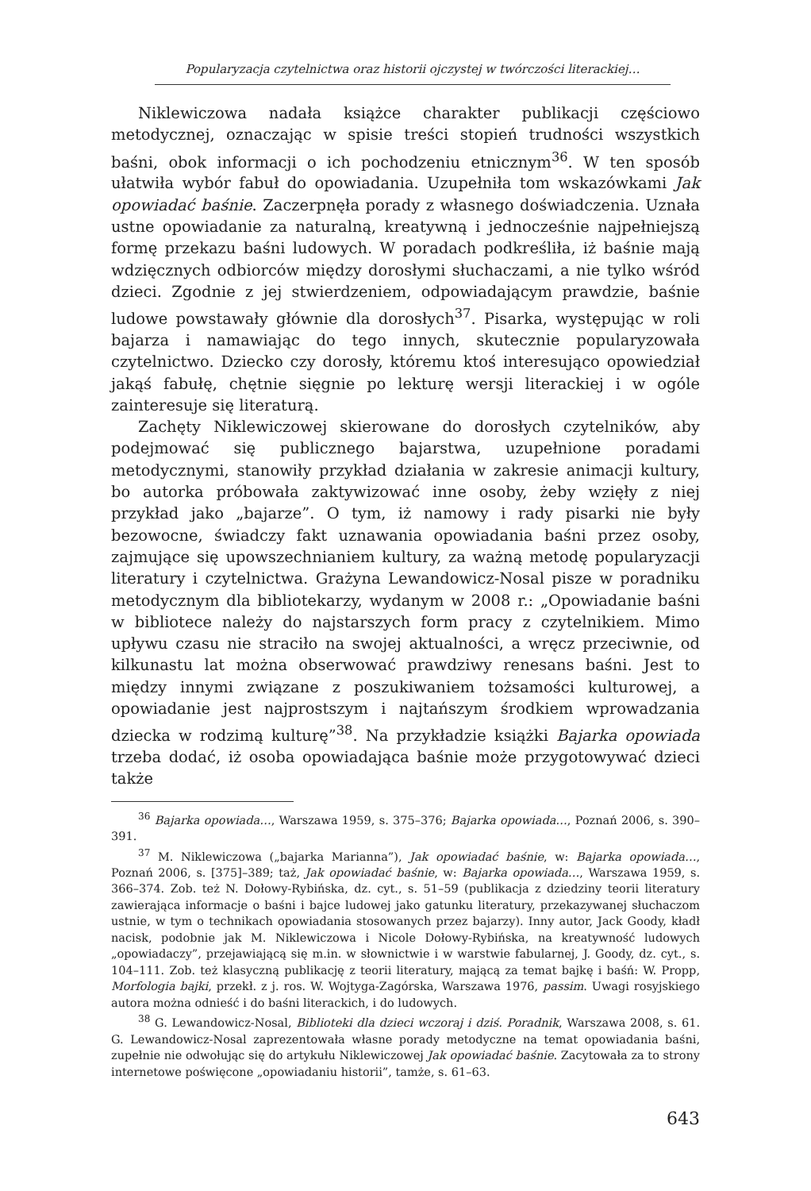Popularyzacja czytelnictwa oraz historii ojczystej w twórczości literackiej…
Niklewiczowa nadała książce charakter publikacji częściowo metodycznej, oznaczając w spisie treści stopień trudności wszystkich baśni, obok informacji o ich pochodzeniu etnicznym<sup>36</sup>. W ten sposób ułatwiła wybór fabuł do opowiadania. Uzupełniła tom wskazówkami Jak opowiadać baśnie. Zaczerpnęła porady z własnego doświadczenia. Uznała ustne opowiadanie za naturalną, kreatywną i jednocześnie najpełniejszą formę przekazu baśni ludowych. W poradach podkreśliła, iż baśnie mają wdzięcznych odbiorców między dorosłymi słuchaczami, a nie tylko wśród dzieci. Zgodnie z jej stwierdzeniem, odpowiadającym prawdzie, baśnie ludowe powstawały głównie dla dorosłych<sup>37</sup>. Pisarka, występując w roli bajarza i namawiając do tego innych, skutecznie popularyzowała czytelnictwo. Dziecko czy dorosły, któremu ktoś interesująco opowiedział jakąś fabułę, chętnie sięgnie po lekturę wersji literackiej i w ogóle zainteresuje się literaturą.
Zachęty Niklewiczowej skierowane do dorosłych czytelników, aby podejmować się publicznego bajarstwa, uzupełnione poradami metodycznymi, stanowiły przykład działania w zakresie animacji kultury, bo autorka próbowała zaktywizować inne osoby, żeby wzięły z niej przykład jako „bajarze”. O tym, iż namowy i rady pisarki nie były bezowocne, świadczy fakt uznawania opowiadania baśni przez osoby, zajmujące się upowszechnianiem kultury, za ważną metodę popularyzacji literatury i czytelnictwa. Grażyna Lewandowicz-Nosal pisze w poradniku metodycznym dla bibliotekarzy, wydanym w 2008 r.: „Opowiadanie baśni w bibliotece należy do najstarszych form pracy z czytelnikiem. Mimo upływu czasu nie straciło na swojej aktualności, a wręcz przeciwnie, od kilkunastu lat można obserwować prawdziwy renesans baśni. Jest to między innymi związane z poszukiwaniem tożsamości kulturowej, a opowiadanie jest najprostszym i najtańszym środkiem wprowadzania dziecka w rodzimą kulturę”<sup>38</sup>. Na przykładzie książki Bajarka opowiada trzeba dodać, iż osoba opowiadająca baśnie może przygotowywać dzieci także
<sup>36</sup> Bajarka opowiada…, Warszawa 1959, s. 375–376; Bajarka opowiada…, Poznań 2006, s. 390–391.
<sup>37</sup> M. Niklewiczowa („bajarka Marianna”), Jak opowiadać baśnie, w: Bajarka opowiada…, Poznań 2006, s. [375]–389; taż, Jak opowiadać baśnie, w: Bajarka opowiada…, Warszawa 1959, s. 366–374. Zob. też N. Dołowy-Rybińska, dz. cyt., s. 51–59 (publikacja z dziedziny teorii literatury zawierająca informacje o baśni i bajce ludowej jako gatunku literatury, przekazywanej słuchaczom ustnie, w tym o technikach opowiadania stosowanych przez bajarzy). Inny autor, Jack Goody, kładł nacisk, podobnie jak M. Niklewiczowa i Nicole Dołowy-Rybińska, na kreatywność ludowych „opowiadaczy”, przejawiającą się m.in. w słownictwie i w warstwie fabularnej, J. Goody, dz. cyt., s. 104–111. Zob. też klasyczną publikację z teorii literatury, mającą za temat bajkę i baśń: W. Propp, Morfologia bajki, przekł. z j. ros. W. Wojtyga-Zagórska, Warszawa 1976, passim. Uwagi rosyjskiego autora można odnieść i do baśni literackich, i do ludowych.
<sup>38</sup> G. Lewandowicz-Nosal, Biblioteki dla dzieci wczoraj i dziś. Poradnik, Warszawa 2008, s. 61. G. Lewandowicz-Nosal zaprezentowała własne porady metodyczne na temat opowiadania baśni, zupełnie nie odwołując się do artykułu Niklewiczowej Jak opowiadać baśnie. Zacytowała za to strony internetowe poświęcone „opowiadaniu historii”, tamże, s. 61–63.
643